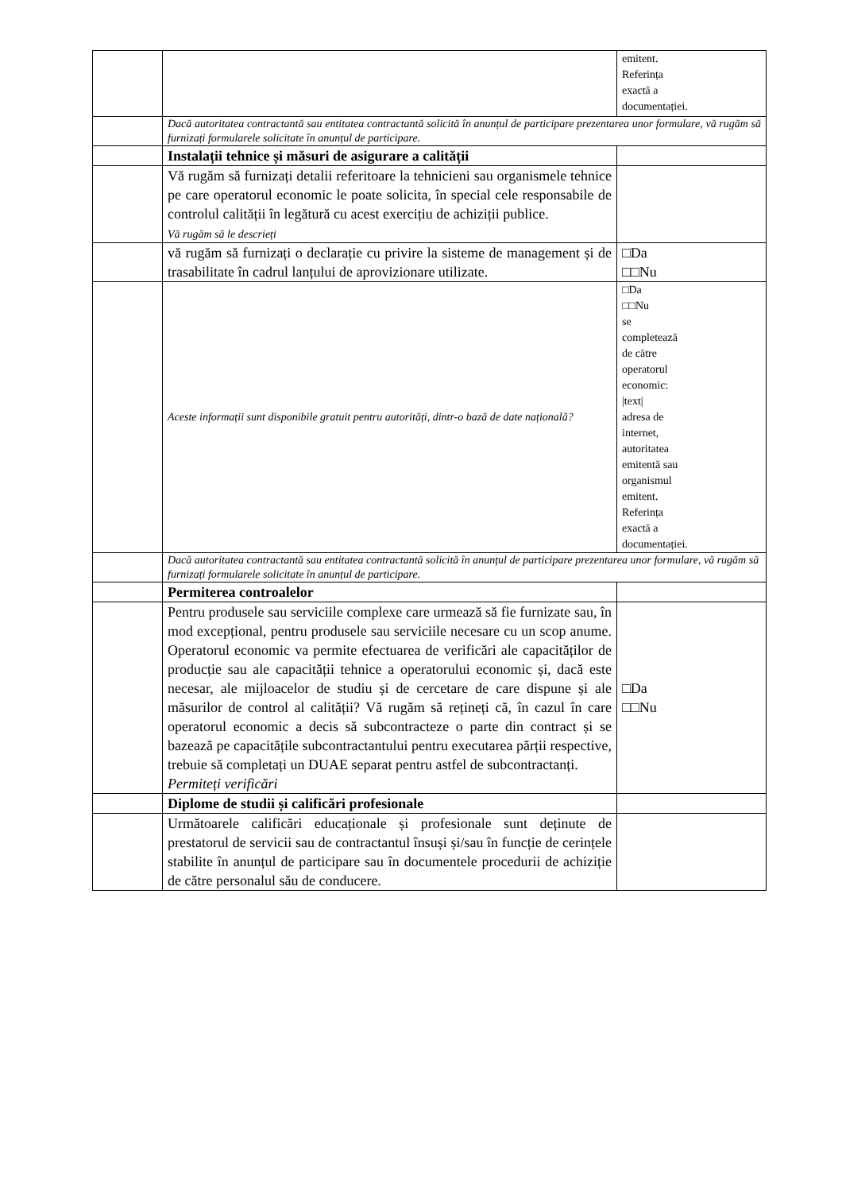| | | emitent. Referința exactă a documentației. |
| | Dacă autoritatea contractantă sau entitatea contractantă solicită în anunțul de participare prezentarea unor formulare, vă rugăm să furnizați formularele solicitate în anunțul de participare. | |
| | Instalații tehnice și măsuri de asigurare a calității | |
| | Vă rugăm să furnizați detalii referitoare la tehnicieni sau organismele tehnice pe care operatorul economic le poate solicita, în special cele responsabile de controlul calității în legătură cu acest exercițiu de achiziții publice. Vă rugăm să le descrieți | |
| | vă rugăm să furnizați o declarație cu privire la sisteme de management și de trasabilitate în cadrul lanțului de aprovizionare utilizate. | □Da □□Nu |
| | Aceste informații sunt disponibile gratuit pentru autorități, dintr-o bază de date națională? | □Da □□Nu se completează de către operatorul economic: /text/ adresa de internet, autoritatea emitentă sau organismul emitent. Referința exactă a documentației. |
| | Dacă autoritatea contractantă sau entitatea contractantă solicită în anunțul de participare prezentarea unor formulare, vă rugăm să furnizați formularele solicitate în anunțul de participare. | |
| | Permiterea controalelor | |
| | Pentru produsele sau serviciile complexe care urmează să fie furnizate sau, în mod excepțional, pentru produsele sau serviciile necesare cu un scop anume. Operatorul economic va permite efectuarea de verificări ale capacităților de producție sau ale capacității tehnice a operatorului economic și, dacă este necesar, ale mijloacelor de studiu și de cercetare de care dispune și ale măsurilor de control al calității? Vă rugăm să rețineți că, în cazul în care operatorul economic a decis să subcontracteze o parte din contract și se bazează pe capacitățile subcontractantului pentru executarea părții respective, trebuie să completați un DUAE separat pentru astfel de subcontractanți. Permiteți verificări | □Da □□Nu |
| | Diplome de studii și calificări profesionale | |
| | Următoarele calificări educaționale și profesionale sunt deținute de prestatorul de servicii sau de contractantul însuși și/sau în funcție de cerințele stabilite în anunțul de participare sau în documentele procedurii de achiziție de către personalul său de conducere. | |